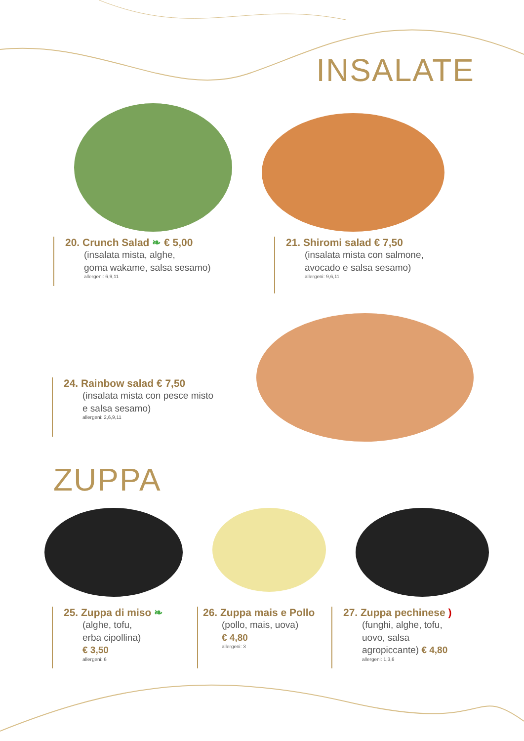INSALATE
20. Crunch Salad ❧ € 5,00
(insalata mista, alghe,
goma wakame, salsa sesamo)
allergeni: 6,9,11
21. Shiromi salad € 7,50
(insalata mista con salmone,
avocado e salsa sesamo)
allergeni: 9,6,11
24. Rainbow salad € 7,50
(insalata mista con pesce misto
e salsa sesamo)
allergeni: 2,6,9,11
ZUPPA
25. Zuppa di miso ❧
(alghe, tofu,
erba cipollina)
€ 3,50
allergeni: 6
26. Zuppa mais e Pollo
(pollo, mais, uova)
€ 4,80
allergeni: 3
27. Zuppa pechinese )
(funghi, alghe, tofu,
uovo, salsa
agropiccante) € 4,80
allergeni: 1,3,6